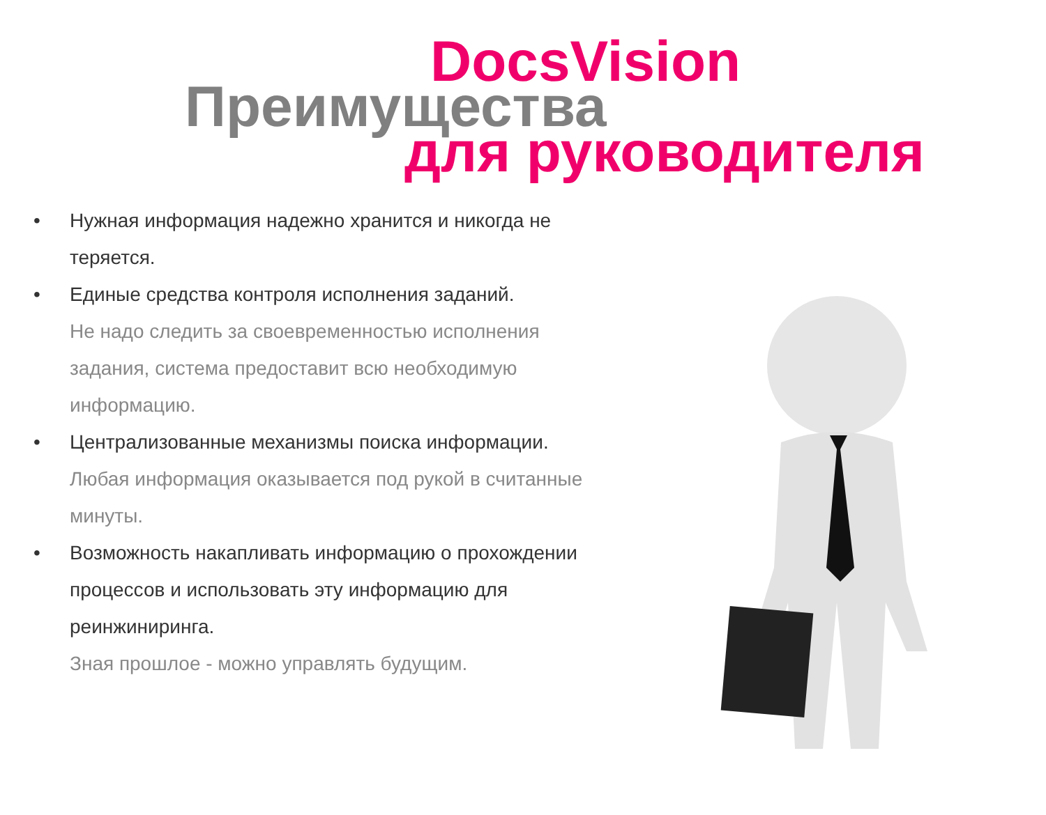DocsVision
Преимущества
для руководителя
• Нужная информация надежно хранится и никогда не теряется.
• Единые средства контроля исполнения заданий.
Не надо следить за своевременностью исполнения задания, система предоставит всю необходимую информацию.
• Централизованные механизмы поиска информации.
Любая информация оказывается под рукой в считанные минуты.
• Возможность накапливать информацию о прохождении процессов и использовать эту информацию для реинжиниринга.
Зная прошлое - можно управлять будущим.